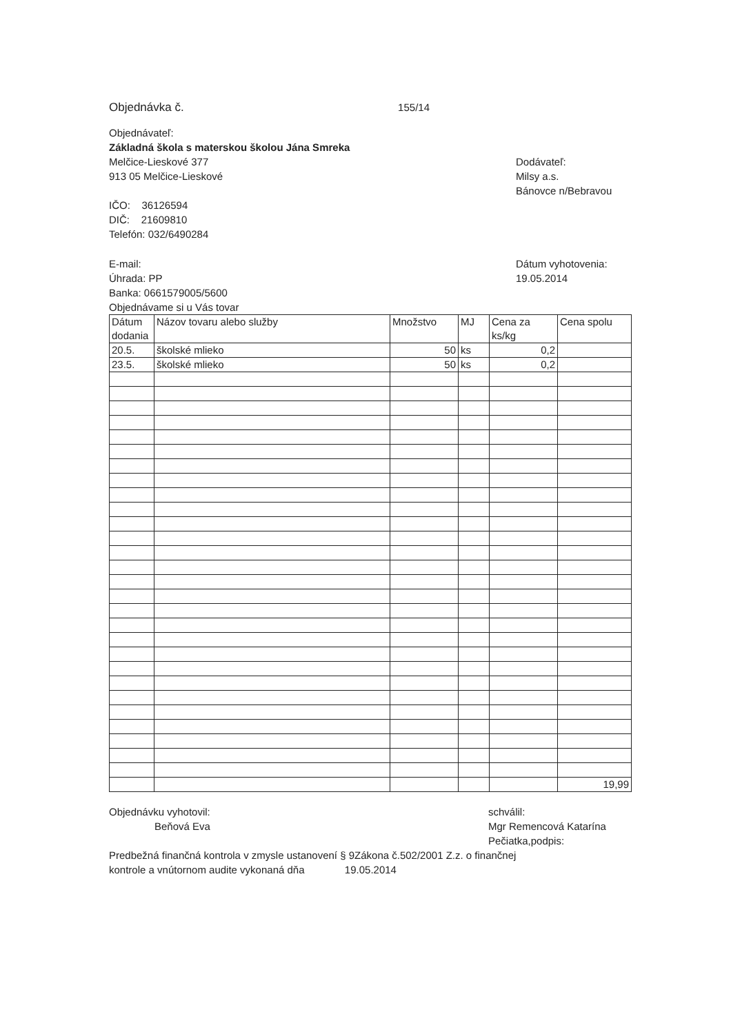Objednávka č. 155/14
Objednávateľ:
Základná škola s materskou školou Jána Smreka
Melčice-Lieskové 377
913 05 Melčice-Lieskové
Dodávateľ:
Milsy a.s.
Bánovce n/Bebravou
IČO: 36126594
DIČ: 21609810
Telefón: 032/6490284
E-mail:
Úhrada: PP
Banka: 0661579005/5600
Objednávame si u Vás tovar
Dátum vyhotovenia:
19.05.2014
| Dátum dodania | Názov tovaru alebo služby | Množstvo | MJ | Cena za ks/kg | Cena spolu |
| --- | --- | --- | --- | --- | --- |
| 20.5. | školské mlieko | 50 | ks | 0,2 | |
| 23.5. | školské mlieko | 50 | ks | 0,2 | |
| | | | | | 19,99 |
Objednávku vyhotovil:
Beňová Eva
schválil:
Mgr Remencová Katarína
Pečiatka,podpis:
Predbežná finančná kontrola v zmysle ustanovení § 9Zákona č.502/2001 Z.z. o finančnej
kontrole a vnútornom audite vykonaná dňa 19.05.2014